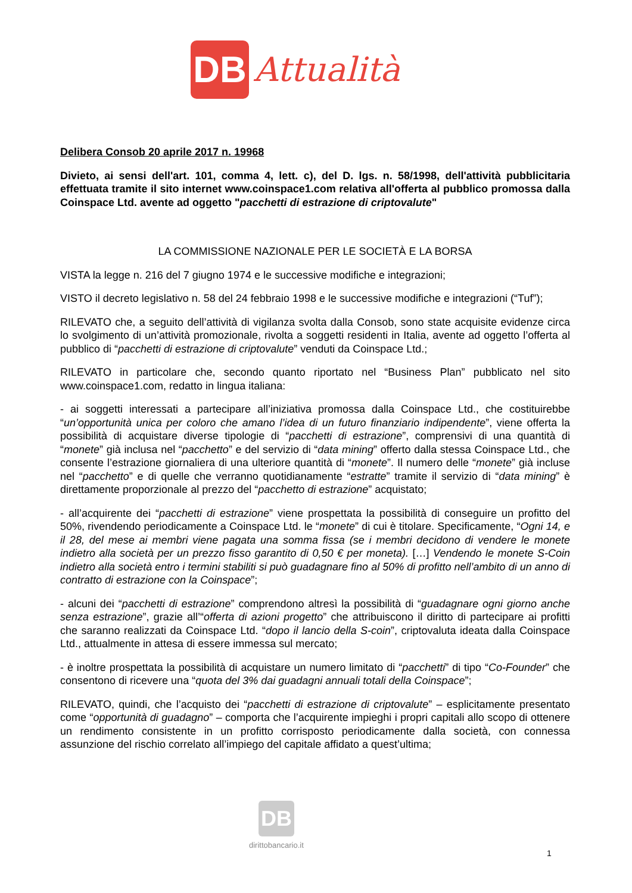DB
Attualità
Delibera Consob 20 aprile 2017 n. 19968
Divieto, ai sensi dell'art. 101, comma 4, lett. c), del D. lgs. n. 58/1998, dell'attività pubblicitaria effettuata tramite il sito internet www.coinspace1.com relativa all'offerta al pubblico promossa dalla Coinspace Ltd. avente ad oggetto "pacchetti di estrazione di criptovalute"
LA COMMISSIONE NAZIONALE PER LE SOCIETÀ E LA BORSA
VISTA la legge n. 216 del 7 giugno 1974 e le successive modifiche e integrazioni;
VISTO il decreto legislativo n. 58 del 24 febbraio 1998 e le successive modifiche e integrazioni (“Tuf”);
RILEVATO che, a seguito dell’attività di vigilanza svolta dalla Consob, sono state acquisite evidenze circa lo svolgimento di un’attività promozionale, rivolta a soggetti residenti in Italia, avente ad oggetto l’offerta al pubblico di “pacchetti di estrazione di criptovalute” venduti da Coinspace Ltd.;
RILEVATO in particolare che, secondo quanto riportato nel “Business Plan” pubblicato nel sito www.coinspace1.com, redatto in lingua italiana:
- ai soggetti interessati a partecipare all’iniziativa promossa dalla Coinspace Ltd., che costituirebbe “un’opportunità unica per coloro che amano l’idea di un futuro finanziario indipendente”, viene offerta la possibilità di acquistare diverse tipologie di “pacchetti di estrazione”, comprensivi di una quantità di “monete” già inclusa nel “pacchetto” e del servizio di “data mining” offerto dalla stessa Coinspace Ltd., che consente l’estrazione giornaliera di una ulteriore quantità di “monete”. Il numero delle “monete” già incluse nel “pacchetto” e di quelle che verranno quotidianamente “estratte” tramite il servizio di “data mining” è direttamente proporzionale al prezzo del “pacchetto di estrazione” acquistato;
- all’acquirente dei “pacchetti di estrazione” viene prospettata la possibilità di conseguire un profitto del 50%, rivendendo periodicamente a Coinspace Ltd. le “monete” di cui è titolare. Specificamente, “Ogni 14, e il 28, del mese ai membri viene pagata una somma fissa (se i membri decidono di vendere le monete indietro alla società per un prezzo fisso garantito di 0,50 € per moneta). […] Vendendo le monete S-Coin indietro alla società entro i termini stabiliti si può guadagnare fino al 50% di profitto nell’ambito di un anno di contratto di estrazione con la Coinspace”;
- alcuni dei “pacchetti di estrazione” comprendono altresì la possibilità di “guadagnare ogni giorno anche senza estrazione”, grazie all’“offerta di azioni progetto” che attribuiscono il diritto di partecipare ai profitti che saranno realizzati da Coinspace Ltd. “dopo il lancio della S-coin”, criptovaluta ideata dalla Coinspace Ltd., attualmente in attesa di essere immessa sul mercato;
- è inoltre prospettata la possibilità di acquistare un numero limitato di “pacchetti” di tipo “Co-Founder” che consentono di ricevere una “quota del 3% dai guadagni annuali totali della Coinspace”;
RILEVATO, quindi, che l’acquisto dei “pacchetti di estrazione di criptovalute” – esplicitamente presentato come “opportunità di guadagno” – comporta che l’acquirente impieghi i propri capitali allo scopo di ottenere un rendimento consistente in un profitto corrisposto periodicamente dalla società, con connessa assunzione del rischio correlato all’impiego del capitale affidato a quest’ultima;
DB
dirittobancario.it
1